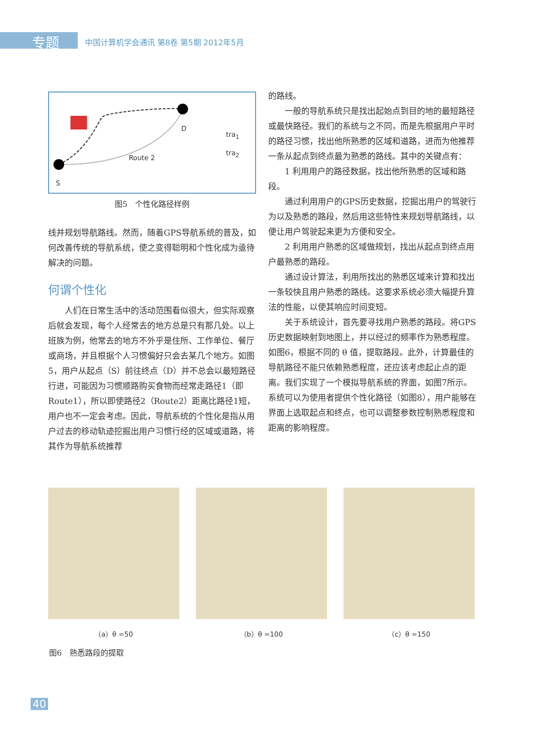专题
中国计算机学会通讯 第8卷 第5期 2012年5月
D
tra<sub>1</sub>
tra<sub>2</sub>
Route 2
S
图5　个性化路径样例
线并规划导航路线。然而，随着GPS导航系统的普及，如何改善传统的导航系统，使之变得聪明和个性化成为亟待解决的问题。
何谓个性化
人们在日常生活中的活动范围看似很大，但实际观察后就会发现，每个人经常去的地方总是只有那几处。以上班族为例，他常去的地方不外乎是住所、工作单位、餐厅或商场，并且根据个人习惯偏好只会去某几个地方。如图5，用户从起点（S）前往终点（D）并不总会以最短路径行进，可能因为习惯顺路购买食物而经常走路径1（即Route1），所以即使路径2（Route2）距离比路径1短，用户也不一定会考虑。因此，导航系统的个性化是指从用户过去的移动轨迹挖掘出用户习惯行经的区域或道路，将其作为导航系统推荐
的路线。
一般的导航系统只是找出起始点到目的地的最短路径或最快路径。我们的系统与之不同，而是先根据用户平时的路径习惯，找出他所熟悉的区域和道路，进而为他推荐一条从起点到终点最为熟悉的路线。其中的关键点有：
1 利用用户的路径数据，找出他所熟悉的区域和路段。
通过利用用户的GPS历史数据，挖掘出用户的驾驶行为以及熟悉的路段，然后用这些特性来规划导航路线，以便让用户驾驶起来更为方便和安全。
2 利用用户熟悉的区域做规划，找出从起点到终点用户最熟悉的路段。
通过设计算法，利用所找出的熟悉区域来计算和找出一条较快且用户熟悉的路线。这要求系统必须大幅提升算法的性能，以使其响应时间变短。
关于系统设计，首先要寻找用户熟悉的路段。将GPS历史数据映射到地图上，并以经过的频率作为熟悉程度。如图6，根据不同的 θ 值，提取路段。此外，计算最佳的导航路径不能只依赖熟悉程度，还应该考虑起止点的距离。我们实现了一个模拟导航系统的界面，如图7所示。系统可以为使用者提供个性化路径（如图8），用户能够在界面上选取起点和终点，也可以调整参数控制熟悉程度和距离的影响程度。
（a）θ =50 （b）θ =100 （c）θ =150
图6　熟悉路段的提取
40